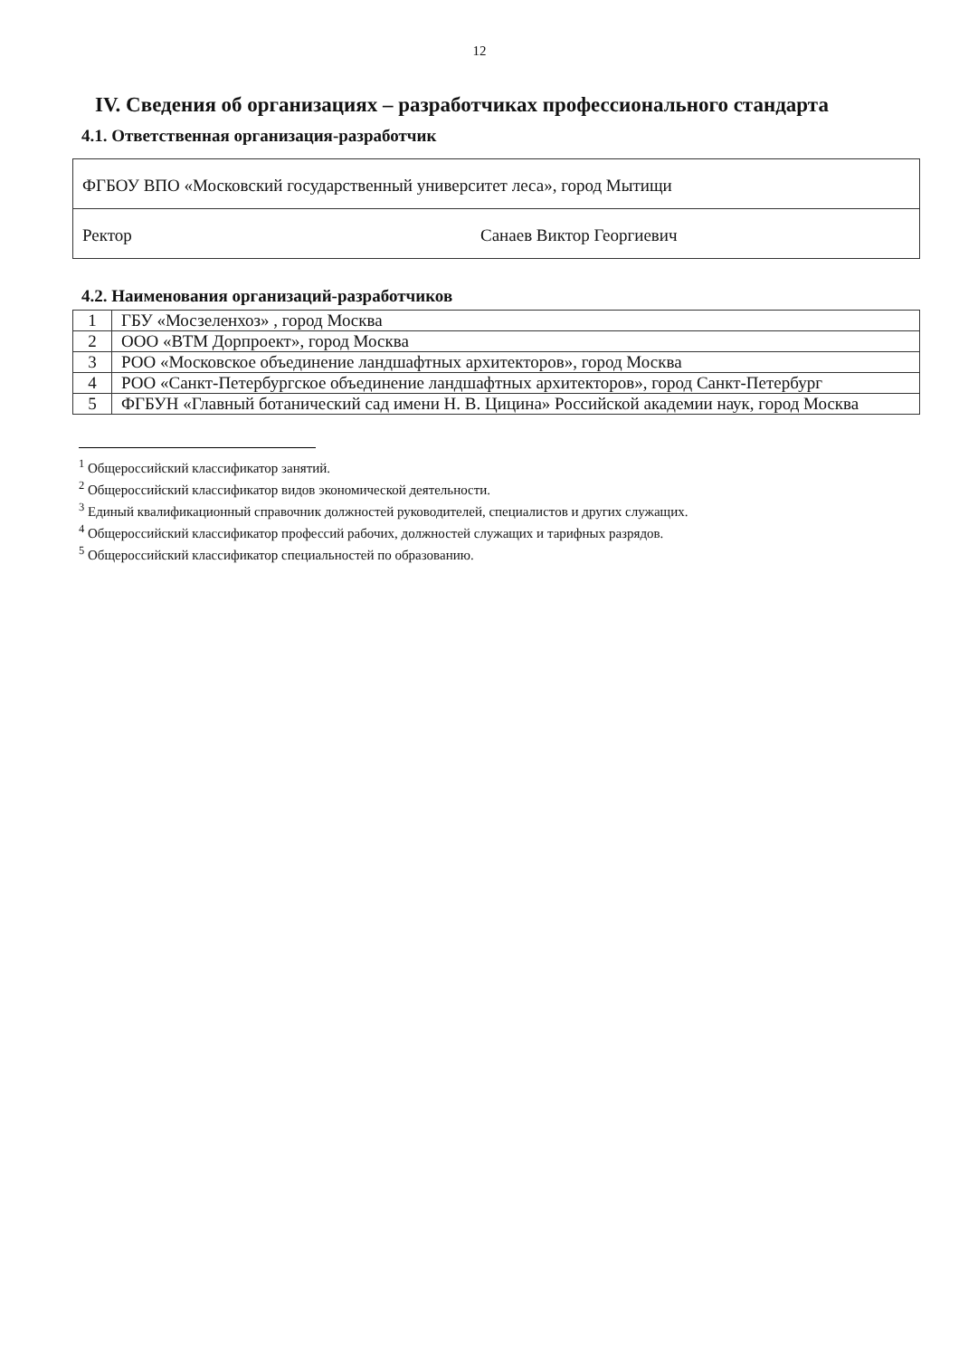12
IV. Сведения об организациях – разработчиках профессионального стандарта
4.1. Ответственная организация-разработчик
| ФГБОУ ВПО «Московский государственный университет леса», город Мытищи | |
| Ректор | Санаев Виктор Георгиевич |
4.2. Наименования организаций-разработчиков
| 1 | ГБУ «Мосзеленхоз» , город Москва |
| 2 | ООО «ВТМ Дорпроект», город Москва |
| 3 | РОО «Московское объединение ландшафтных архитекторов», город Москва |
| 4 | РОО «Санкт-Петербургское объединение ландшафтных архитекторов», город Санкт-Петербург |
| 5 | ФГБУН «Главный ботанический сад имени Н. В. Цицина» Российской академии наук, город Москва |
<sup>1</sup> Общероссийский классификатор занятий.
<sup>2</sup> Общероссийский классификатор видов экономической деятельности.
<sup>3</sup> Единый квалификационный справочник должностей руководителей, специалистов и других служащих.
<sup>4</sup> Общероссийский классификатор профессий рабочих, должностей служащих и тарифных разрядов.
<sup>5</sup> Общероссийский классификатор специальностей по образованию.